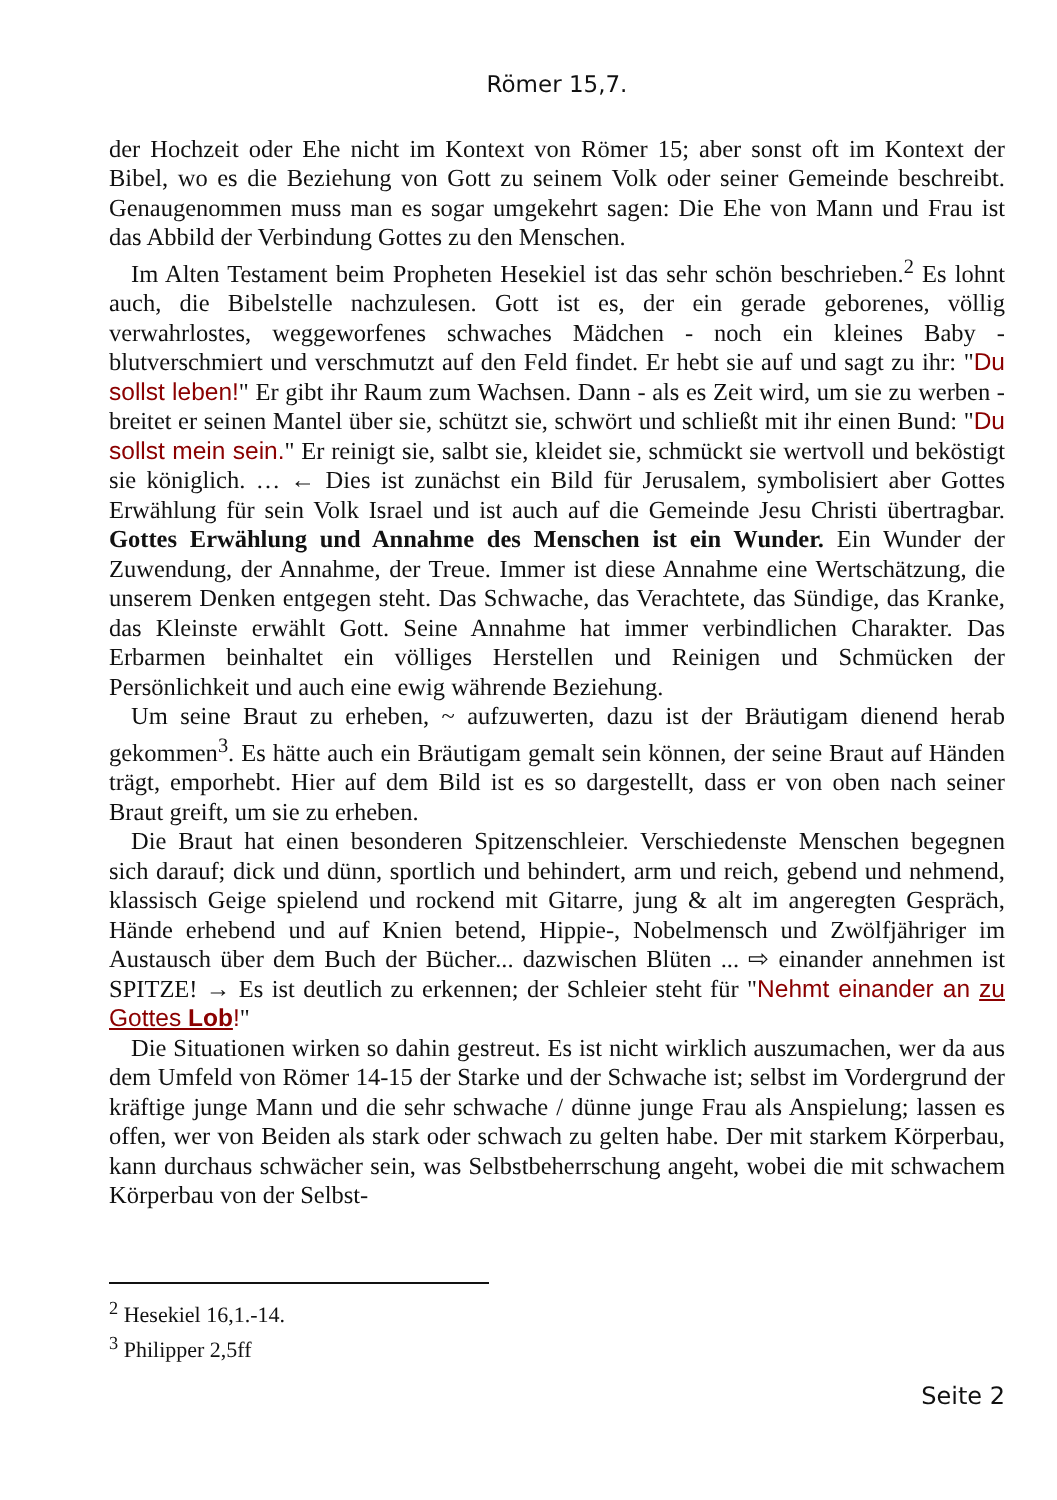Römer 15,7.
der Hochzeit oder Ehe nicht im Kontext von Römer 15; aber sonst oft im Kontext der Bibel, wo es die Beziehung von Gott zu seinem Volk oder seiner Gemeinde beschreibt. Genaugenommen muss man es sogar umgekehrt sagen: Die Ehe von Mann und Frau ist das Abbild der Verbindung Gottes zu den Menschen.
Im Alten Testament beim Propheten Hesekiel ist das sehr schön beschrieben.<sup>2</sup> Es lohnt auch, die Bibelstelle nachzulesen. Gott ist es, der ein gerade geborenes, völlig verwahrlostes, weggeworfenes schwaches Mädchen - noch ein kleines Baby - blutverschmiert und verschmutzt auf den Feld findet. Er hebt sie auf und sagt zu ihr: "Du sollst leben!" Er gibt ihr Raum zum Wachsen. Dann - als es Zeit wird, um sie zu werben - breitet er seinen Mantel über sie, schützt sie, schwört und schließt mit ihr einen Bund: "Du sollst mein sein." Er reinigt sie, salbt sie, kleidet sie, schmückt sie wertvoll und beköstigt sie königlich. … ← Dies ist zunächst ein Bild für Jerusalem, symbolisiert aber Gottes Erwählung für sein Volk Israel und ist auch auf die Gemeinde Jesu Christi übertragbar. Gottes Erwählung und Annahme des Menschen ist ein Wunder. Ein Wunder der Zuwendung, der Annahme, der Treue. Immer ist diese Annahme eine Wertschätzung, die unserem Denken entgegen steht. Das Schwache, das Verachtete, das Sündige, das Kranke, das Kleinste erwählt Gott. Seine Annahme hat immer verbindlichen Charakter. Das Erbarmen beinhaltet ein völliges Herstellen und Reinigen und Schmücken der Persönlichkeit und auch eine ewig währende Beziehung.
Um seine Braut zu erheben, ~ aufzuwerten, dazu ist der Bräutigam dienend herab gekommen<sup>3</sup>. Es hätte auch ein Bräutigam gemalt sein können, der seine Braut auf Händen trägt, emporhebt. Hier auf dem Bild ist es so dargestellt, dass er von oben nach seiner Braut greift, um sie zu erheben.
Die Braut hat einen besonderen Spitzenschleier. Verschiedenste Menschen begegnen sich darauf; dick und dünn, sportlich und behindert, arm und reich, gebend und nehmend, klassisch Geige spielend und rockend mit Gitarre, jung & alt im angeregten Gespräch, Hände erhebend und auf Knien betend, Hippie-, Nobelmensch und Zwölfjähriger im Austausch über dem Buch der Bücher... dazwischen Blüten ... ⇨ einander annehmen ist SPITZE! → Es ist deutlich zu erkennen; der Schleier steht für "Nehmt einander an zu Gottes Lob!"
Die Situationen wirken so dahin gestreut. Es ist nicht wirklich auszumachen, wer da aus dem Umfeld von Römer 14-15 der Starke und der Schwache ist; selbst im Vordergrund der kräftige junge Mann und die sehr schwache / dünne junge Frau als Anspielung; lassen es offen, wer von Beiden als stark oder schwach zu gelten habe. Der mit starkem Körperbau, kann durchaus schwächer sein, was Selbstbeherrschung angeht, wobei die mit schwachem Körperbau von der Selbst-
<sup>2</sup> Hesekiel 16,1.-14.
<sup>3</sup> Philipper 2,5ff
Seite 2